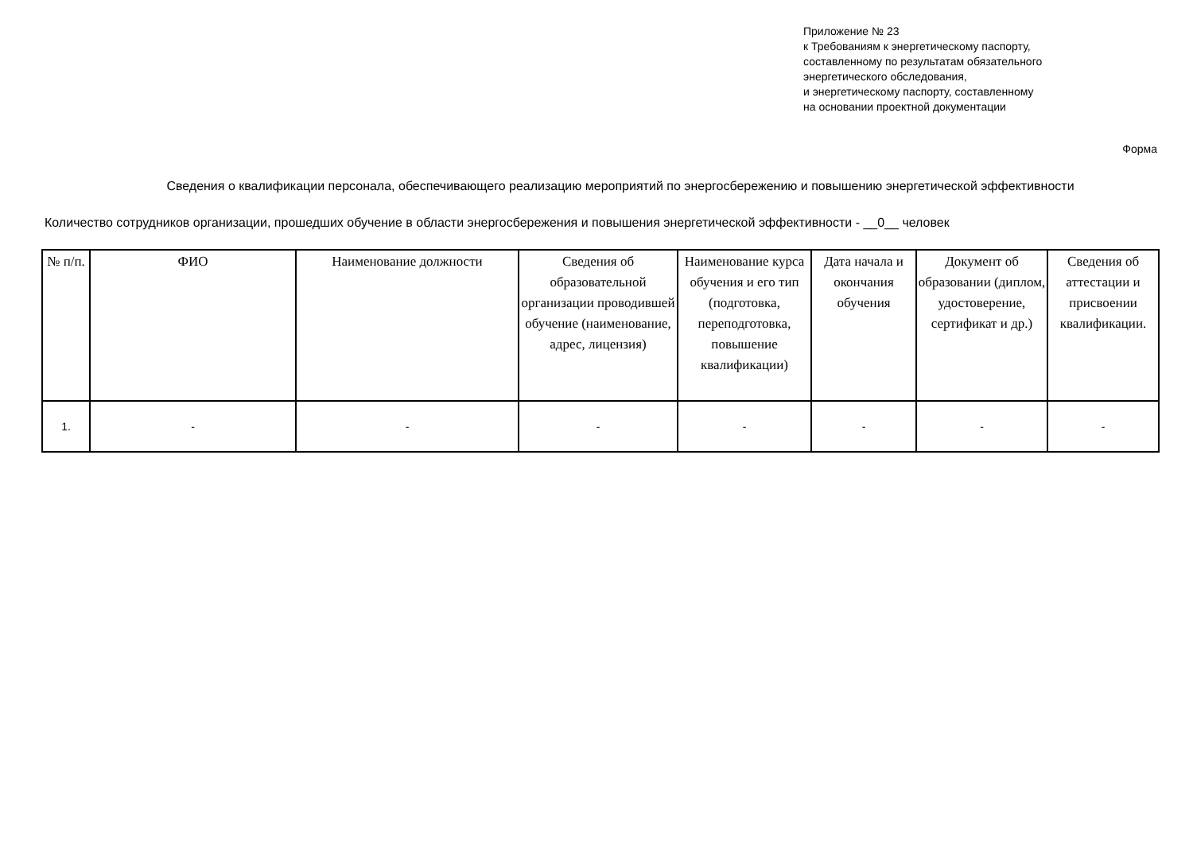Приложение № 23
к Требованиям к энергетическому паспорту,
составленному по результатам обязательного
энергетического обследования,
и энергетическому паспорту, составленному
на основании проектной документации
Форма
Сведения о квалификации персонала, обеспечивающего реализацию мероприятий по энергосбережению и повышению энергетической эффективности
Количество сотрудников организации, прошедших обучение в области энергосбережения и повышения энергетической эффективности - __0__ человек
| № п/п. | ФИО | Наименование должности | Сведения об образовательной организации проводившей обучение (наименование, адрес, лицензия) | Наименование курса обучения и его тип (подготовка, переподготовка, повышение квалификации) | Дата начала и окончания обучения | Документ об образовании (диплом, удостоверение, сертификат и др.) | Сведения об аттестации и присвоении квалификации. |
| --- | --- | --- | --- | --- | --- | --- | --- |
| 1. | - | - | - | - | - | - | - |